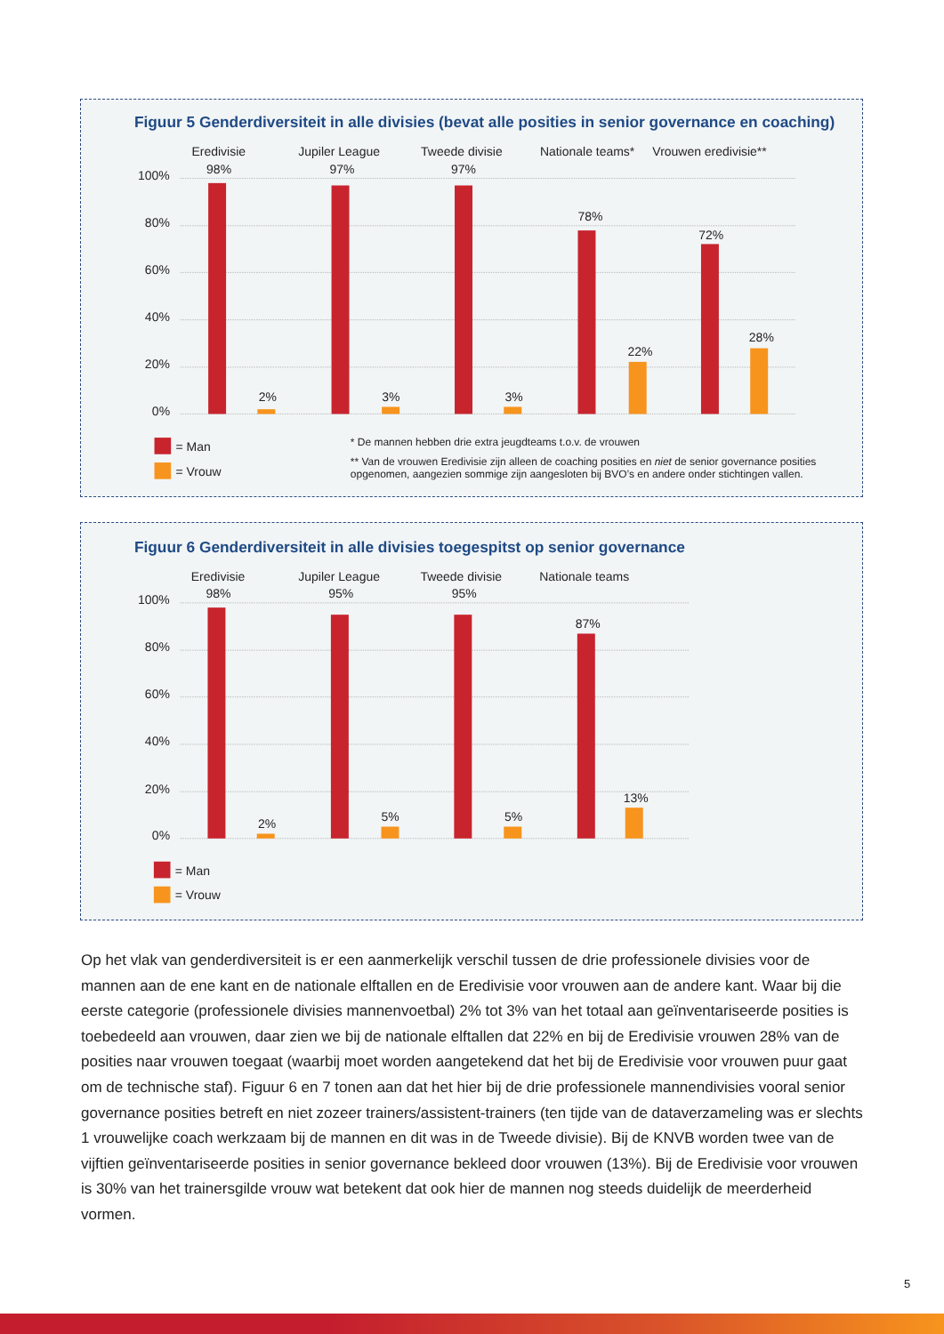Figuur 5 Genderdiversiteit in alle divisies (bevat alle posities in senior governance en coaching)
100%
80%
60%
40%
20%
0%
Eredivisie
Jupiler League
Tweede divisie
Nationale teams*
Vrouwen eredivisie**
98%
97%
97%
78%
72%
2%
3%
3%
22%
28%
= Man
= Vrouw
* De mannen hebben drie extra jeugdteams t.o.v. de vrouwen
** Van de vrouwen Eredivisie zijn alleen de coaching posities en niet de senior governance posities
opgenomen, aangezien sommige zijn aangesloten bij BVO’s en andere onder stichtingen vallen.
Figuur 6 Genderdiversiteit in alle divisies toegespitst op senior governance
100%
80%
60%
40%
20%
0%
Eredivisie
Jupiler League
Tweede divisie
Nationale teams
98%
95%
95%
87%
2%
5%
5%
13%
= Man
= Vrouw
Op het vlak van genderdiversiteit is er een aanmerkelijk verschil tussen de drie professionele divisies voor de mannen aan de ene kant en de nationale elftallen en de Eredivisie voor vrouwen aan de andere kant. Waar bij die eerste categorie (professionele divisies mannenvoetbal) 2% tot 3% van het totaal aan geïnventariseerde posities is toebedeeld aan vrouwen, daar zien we bij de nationale elftallen dat 22% en bij de Eredivisie vrouwen 28% van de posities naar vrouwen toegaat (waarbij moet worden aangetekend dat het bij de Eredivisie voor vrouwen puur gaat om de technische staf). Figuur 6 en 7 tonen aan dat het hier bij de drie professionele mannendivisies vooral senior governance posities betreft en niet zozeer trainers/assistent-trainers (ten tijde van de dataverzameling was er slechts 1 vrouwelijke coach werkzaam bij de mannen en dit was in de Tweede divisie). Bij de KNVB worden twee van de vijftien geïnventariseerde posities in senior governance bekleed door vrouwen (13%). Bij de Eredivisie voor vrouwen is 30% van het trainersgilde vrouw wat betekent dat ook hier de mannen nog steeds duidelijk de meerderheid vormen.
5